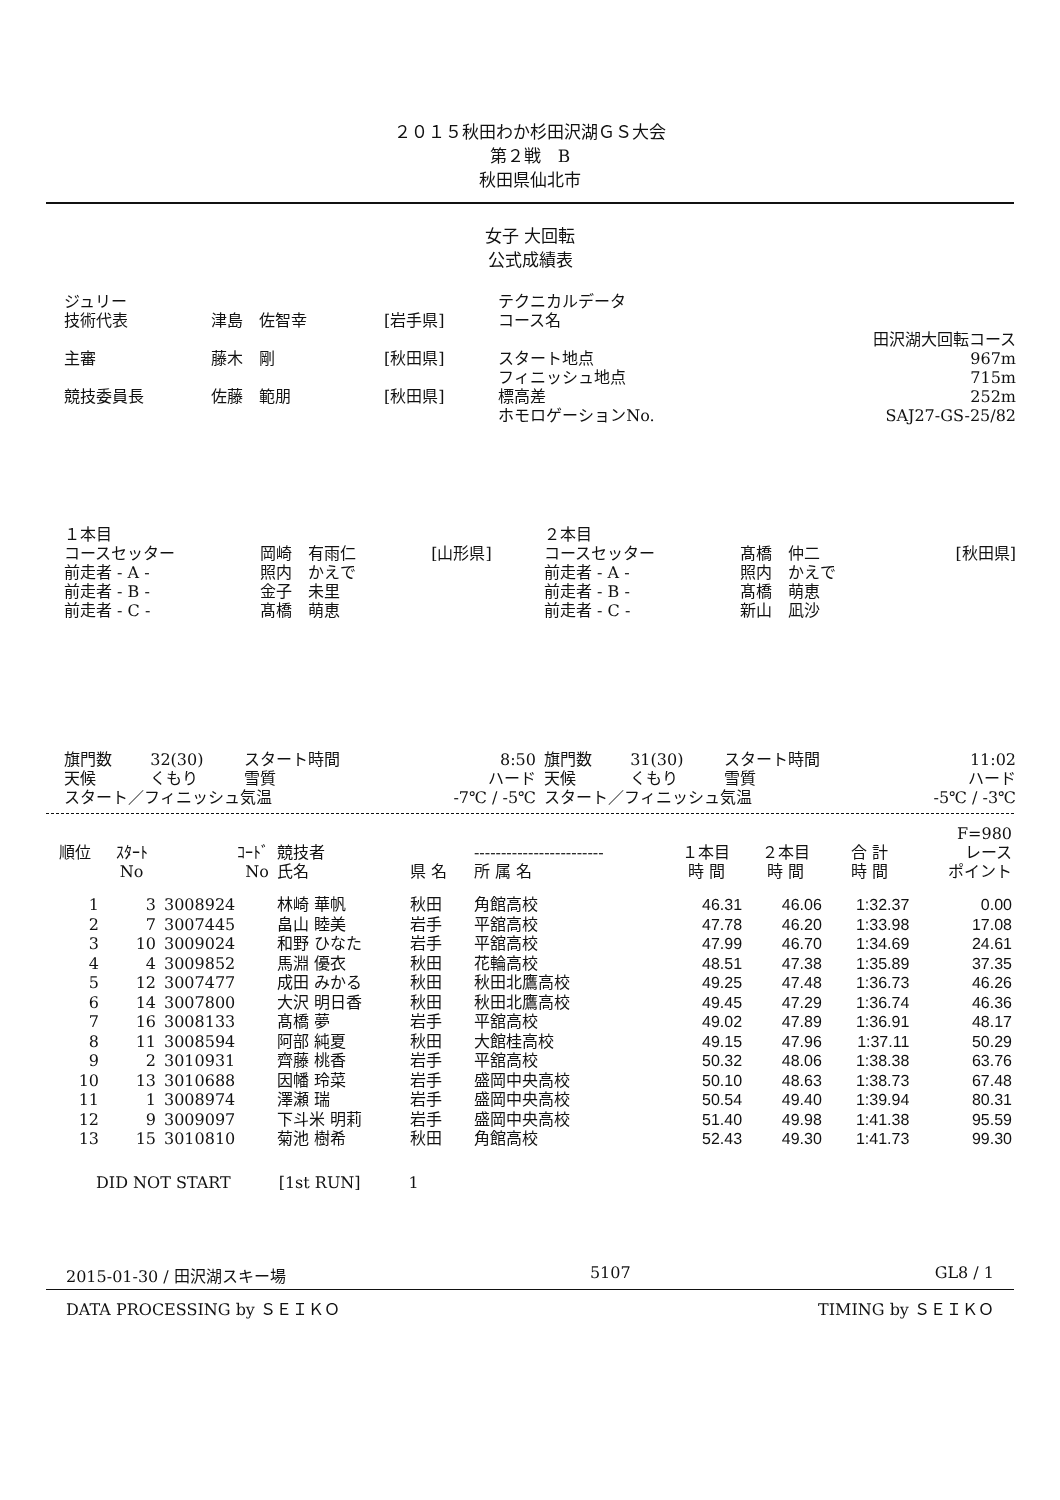２０１５秋田わか杉田沢湖ＧＳ大会
第２戦　B
秋田県仙北市
女子 大回転
公式成績表
| ジュリー | | | テクニカルデータ | |
| 技術代表 | 津島 佐智幸 | [岩手県] | コース名 | |
| | | | | 田沢湖大回転コース |
| 主審 | 藤木 剛 | [秋田県] | スタート地点 | 967m |
| | | | フィニッシュ地点 | 715m |
| 競技委員長 | 佐藤 範朋 | [秋田県] | 標高差 | 252m |
| | | | ホモロゲーションNo. | SAJ27-GS-25/82 |
| １本目 | | | ２本目 | | |
| コースセッター | 岡崎 有雨仁 | [山形県] | コースセッター | 髙橋 仲二 | [秋田県] |
| 前走者 - A - | 照内 かえで | | 前走者 - A - | 照内 かえで | |
| 前走者 - B - | 金子 未里 | | 前走者 - B - | 髙橋 萌恵 | |
| 前走者 - C - | 髙橋 萌恵 | | 前走者 - C - | 新山 凪沙 | |
| 旗門数 | 32(30) | スタート時間 | 8:50 | 旗門数 | 31(30) | スタート時間 | 11:02 |
| 天候 | くもり | 雪質 | ハード | 天候 | くもり | 雪質 | ハード |
| スタート／フィニッシュ気温 | | | -7℃ / -5℃ | スタート／フィニッシュ気温 | | | -5℃ / -3℃ |
| | | | | | | | | | F=980 |
| --- | --- | --- | --- | --- | --- | --- | --- | --- | --- |
| 順位 | ｽﾀｰﾄ No | ｺｰﾄﾞ No | 競技者 氏名 | 県 名 | ------------------------ 所 属 名 | １本目 時 間 | ２本目 時 間 | 合 計 時 間 | レース ポイント |
| 1 | 3 | 3008924 | 林崎 華帆 | 秋田 | 角館高校 | 46.31 | 46.06 | 1:32.37 | 0.00 |
| 2 | 7 | 3007445 | 畠山 睦美 | 岩手 | 平舘高校 | 47.78 | 46.20 | 1:33.98 | 17.08 |
| 3 | 10 | 3009024 | 和野 ひなた | 岩手 | 平舘高校 | 47.99 | 46.70 | 1:34.69 | 24.61 |
| 4 | 4 | 3009852 | 馬淵 優衣 | 秋田 | 花輪高校 | 48.51 | 47.38 | 1:35.89 | 37.35 |
| 5 | 12 | 3007477 | 成田 みかる | 秋田 | 秋田北鷹高校 | 49.25 | 47.48 | 1:36.73 | 46.26 |
| 6 | 14 | 3007800 | 大沢 明日香 | 秋田 | 秋田北鷹高校 | 49.45 | 47.29 | 1:36.74 | 46.36 |
| 7 | 16 | 3008133 | 髙橋 夢 | 岩手 | 平舘高校 | 49.02 | 47.89 | 1:36.91 | 48.17 |
| 8 | 11 | 3008594 | 阿部 純夏 | 秋田 | 大館桂高校 | 49.15 | 47.96 | 1:37.11 | 50.29 |
| 9 | 2 | 3010931 | 齊藤 桃香 | 岩手 | 平舘高校 | 50.32 | 48.06 | 1:38.38 | 63.76 |
| 10 | 13 | 3010688 | 因幡 玲菜 | 岩手 | 盛岡中央高校 | 50.10 | 48.63 | 1:38.73 | 67.48 |
| 11 | 1 | 3008974 | 澤瀬 瑞 | 岩手 | 盛岡中央高校 | 50.54 | 49.40 | 1:39.94 | 80.31 |
| 12 | 9 | 3009097 | 下斗米 明莉 | 岩手 | 盛岡中央高校 | 51.40 | 49.98 | 1:41.38 | 95.59 |
| 13 | 15 | 3010810 | 菊池 樹希 | 秋田 | 角館高校 | 52.43 | 49.30 | 1:41.73 | 99.30 |
DID NOT START　　　[1st RUN]　　　1
2015-01-30 / 田沢湖スキー場 5107 GL8 / 1
DATA PROCESSING by ＳＥＩＫＯ TIMING by ＳＥＩＫＯ